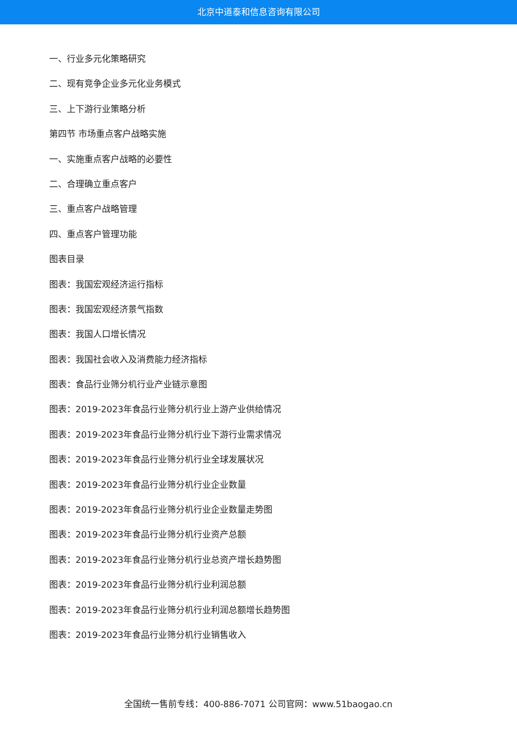北京中道泰和信息咨询有限公司
一、行业多元化策略研究
二、现有竞争企业多元化业务模式
三、上下游行业策略分析
第四节 市场重点客户战略实施
一、实施重点客户战略的必要性
二、合理确立重点客户
三、重点客户战略管理
四、重点客户管理功能
图表目录
图表：我国宏观经济运行指标
图表：我国宏观经济景气指数
图表：我国人口增长情况
图表：我国社会收入及消费能力经济指标
图表：食品行业筛分机行业产业链示意图
图表：2019-2023年食品行业筛分机行业上游产业供给情况
图表：2019-2023年食品行业筛分机行业下游行业需求情况
图表：2019-2023年食品行业筛分机行业全球发展状况
图表：2019-2023年食品行业筛分机行业企业数量
图表：2019-2023年食品行业筛分机行业企业数量走势图
图表：2019-2023年食品行业筛分机行业资产总额
图表：2019-2023年食品行业筛分机行业总资产增长趋势图
图表：2019-2023年食品行业筛分机行业利润总额
图表：2019-2023年食品行业筛分机行业利润总额增长趋势图
图表：2019-2023年食品行业筛分机行业销售收入
全国统一售前专线：400-886-7071 公司官网：www.51baogao.cn